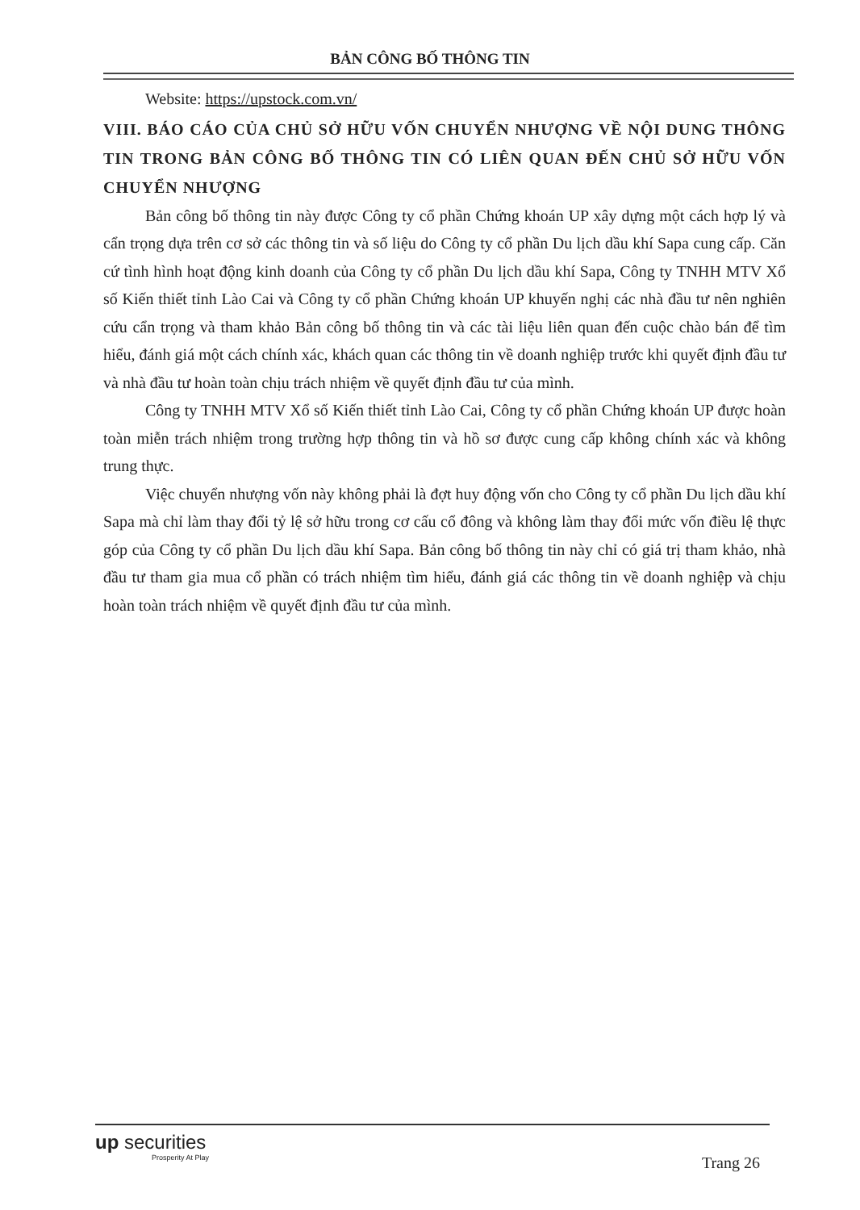BẢN CÔNG BỐ THÔNG TIN
Website: https://upstock.com.vn/
VIII. BÁO CÁO CỦA CHỦ SỞ HỮU VỐN CHUYỂN NHƯỢNG VỀ NỘI DUNG THÔNG TIN TRONG BẢN CÔNG BỐ THÔNG TIN CÓ LIÊN QUAN ĐẾN CHỦ SỞ HỮU VỐN CHUYỂN NHƯỢNG
Bản công bố thông tin này được Công ty cổ phần Chứng khoán UP xây dựng một cách hợp lý và cẩn trọng dựa trên cơ sở các thông tin và số liệu do Công ty cổ phần Du lịch dầu khí Sapa cung cấp. Căn cứ tình hình hoạt động kinh doanh của Công ty cổ phần Du lịch dầu khí Sapa, Công ty TNHH MTV Xổ số Kiến thiết tỉnh Lào Cai và Công ty cổ phần Chứng khoán UP khuyến nghị các nhà đầu tư nên nghiên cứu cẩn trọng và tham khảo Bản công bố thông tin và các tài liệu liên quan đến cuộc chào bán để tìm hiểu, đánh giá một cách chính xác, khách quan các thông tin về doanh nghiệp trước khi quyết định đầu tư và nhà đầu tư hoàn toàn chịu trách nhiệm về quyết định đầu tư của mình.
Công ty TNHH MTV Xổ số Kiến thiết tỉnh Lào Cai, Công ty cổ phần Chứng khoán UP được hoàn toàn miễn trách nhiệm trong trường hợp thông tin và hồ sơ được cung cấp không chính xác và không trung thực.
Việc chuyển nhượng vốn này không phải là đợt huy động vốn cho Công ty cổ phần Du lịch dầu khí Sapa mà chỉ làm thay đổi tỷ lệ sở hữu trong cơ cấu cổ đông và không làm thay đổi mức vốn điều lệ thực góp của Công ty cổ phần Du lịch dầu khí Sapa. Bản công bố thông tin này chỉ có giá trị tham khảo, nhà đầu tư tham gia mua cổ phần có trách nhiệm tìm hiểu, đánh giá các thông tin về doanh nghiệp và chịu hoàn toàn trách nhiệm về quyết định đầu tư của mình.
up securities
Prosperity At Play
Trang 26